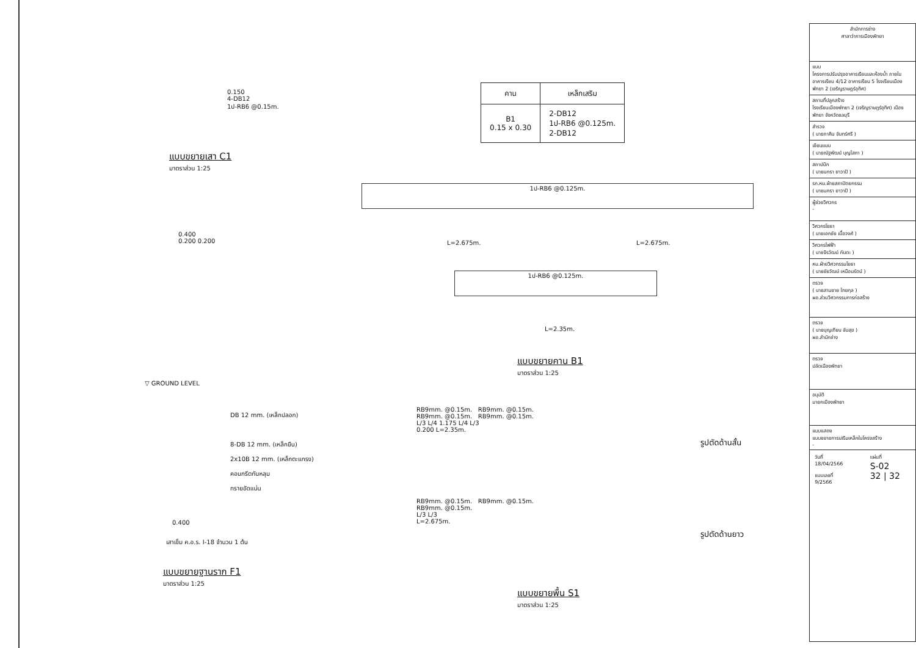0.150
4-DB12
1ป-RB6 @0.15m.
แบบขยายเสา C1
มาตราส่วน 1:25
| คาน | เหล็กเสริม |
| --- | --- |
| B1 0.15 x 0.30 | 2-DB12 1ป-RB6 @0.125m. 2-DB12 |
1ป-RB6 @0.125m.
L=2.675m. L=2.675m.
1ป-RB6 @0.125m.
L=2.35m.
แบบขยายคาน B1
มาตราส่วน 1:25
0.400
0.200 0.200
▽ GROUND LEVEL
DB 12 mm. (เหล็กปลอก)
8-DB 12 mm. (เหล็กยืน)
2x10B 12 mm. (เหล็กตะแกรง)
คอนกรีตกันหลุม
ทรายอัดแน่น
0.400
เสาเข็ม ค.อ.ร. I-18 จำนวน 1 ต้น
แบบขยายฐานราก F1
มาตราส่วน 1:25
RB9mm. @0.15m. RB9mm. @0.15m.
RB9mm. @0.15m. RB9mm. @0.15m.
L/3 L/4 1.175 L/4 L/3
0.200 L=2.35m.
รูปตัดด้านสั้น
RB9mm. @0.15m. RB9mm. @0.15m.
RB9mm. @0.15m.
L/3 L/3
L=2.675m.
รูปตัดด้านยาว
แบบขยายพื้น S1
มาตราส่วน 1:25
สำนักการช่าง
ศาลาว่าการเมืองพัทยา
แบบ
โครงการปรับปรุงอาคารเรียนและห้องน้ำ ภายในอาคารเรียน 4/12 อาคารเรียน 5 โรงเรียนเมืองพัทยา 2 (เจริญราษฎร์อุทิศ)
สถานที่ปลูกสร้าง
โรงเรียนเมืองพัทยา 2 (เจริญราษฎร์อุทิศ) เมืองพัทยา จังหวัดชลบุรี
สำรวจ
( นายภาคิน จันทร์ศรี )
เขียนแบบ
( นายณัฐพัฒน์ บุญโสภา )
สถาปนิก
( นายมกรา ยาวาปี )
รก.หน.ฝ่ายสถาปัตยกรรม
( นายมกรา ยาวาปี )
ผู้ช่วยวิศวกร
-
วิศวกรโยธา
( นายเอกชัย เนื้อวงศ์ )
วิศวกรไฟฟ้า
( นายจิรวัฒน์ กันตะ )
หน.ฝ่ายวิศวกรรมโยธา
( นายชัยวัฒน์ เหมือนรัตน์ )
ตรวจ
( นายสามชาย ไทยกุล )
ผอ.ส่วนวิศวกรรมการก่อสร้าง
ตรวจ
( นายบุญเทียน จันสุข )
ผอ.สำนักช่าง
ตรวจ
ปลัดเมืองพัทยา
อนุมัติ
นายกเมืองพัทยา
แบบแสดง
แบบขยายการเสริมเหล็กในโครงสร้าง
-
วันที่
18/04/2566
แบบเลขที่
9/2566
แผ่นที่
S-02
32 | 32